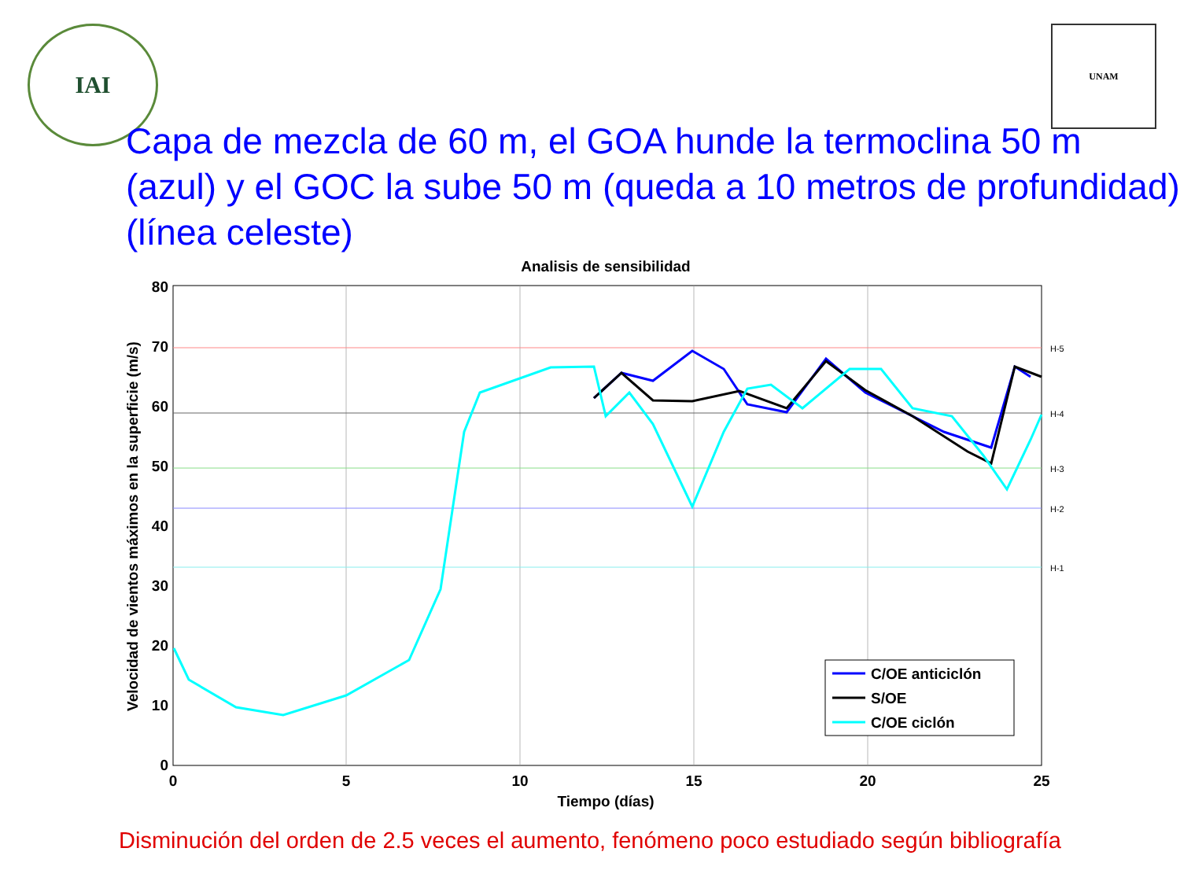IAI
UNAM
Capa de mezcla de 60 m, el GOA hunde la termoclina 50 m (azul) y el GOC la sube 50 m (queda a 10 metros de profundidad) (línea celeste)
Analisis de sensibilidad
H-5
H-4
H-3
H-2
H-1
80
70
60
50
40
30
20
10
0
0
5
10
15
20
25
Tiempo (días)
Velocidad de vientos máximos en la superficie (m/s)
C/OE anticiclón
S/OE
C/OE ciclón
Disminución del orden de 2.5 veces el aumento, fenómeno poco estudiado según bibliografía